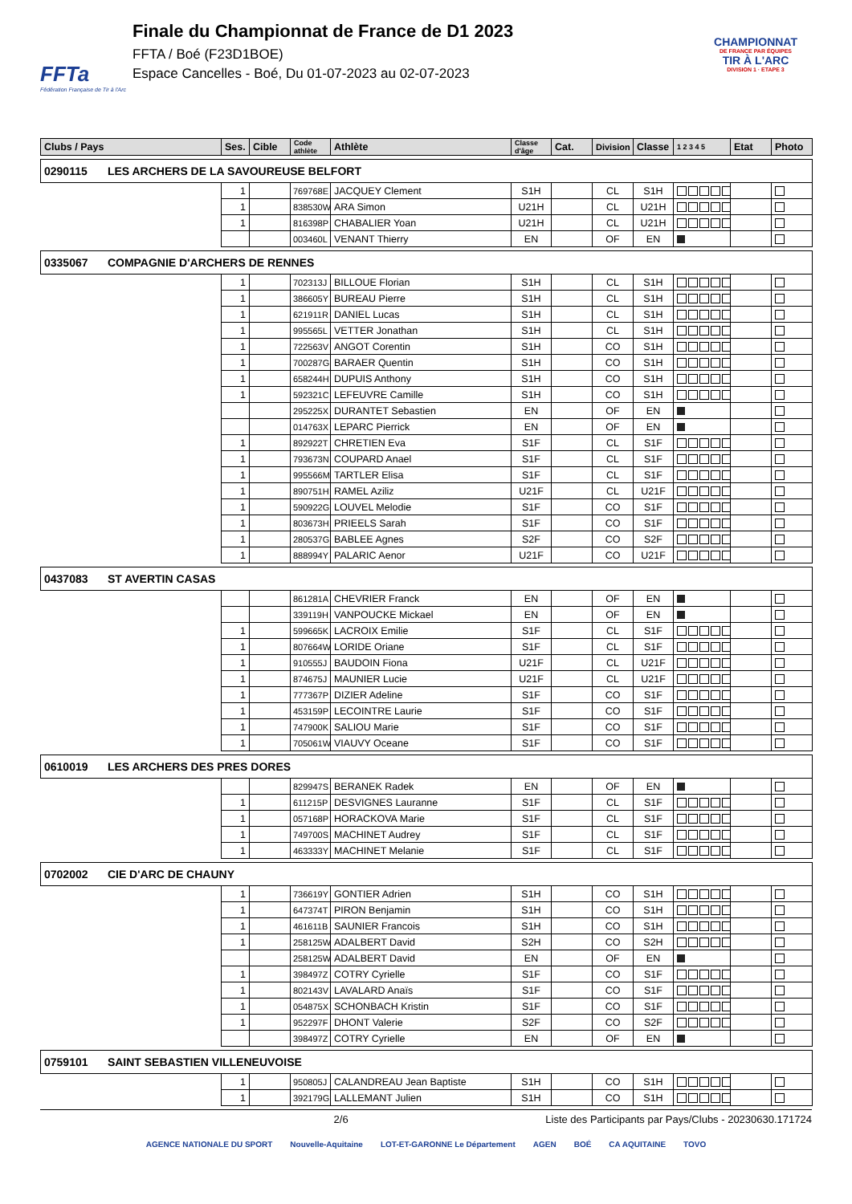FFTa
Fédération Française de Tir à l'Arc
Finale du Championnat de France de D1 2023
FFTA / Boé (F23D1BOE)
Espace Cancelles - Boé, Du 01-07-2023 au 02-07-2023
CHAMPIONNAT
DE FRANCE PAR ÉQUIPES
TIR À L'ARC
DIVISION 1 · ETAPE 3
| Clubs / Pays | Ses. | Cible | Code athlète | Athlète | Classe d'âge | Cat. | Division | Classe | 1 2 3 4 5 | Etat | Photo |
| --- | --- | --- | --- | --- | --- | --- | --- | --- | --- | --- | --- |
| 0290115 LES ARCHERS DE LA SAVOUREUSE BELFORT | | | | | | | | | | | |
| | 1 | | 769768E | JACQUEY Clement | S1H | | CL | S1H | | | |
| | 1 | | 838530W | ARA Simon | U21H | | CL | U21H | | | |
| | 1 | | 816398P | CHABALIER Yoan | U21H | | CL | U21H | | | |
| | | | 003460L | VENANT Thierry | EN | | OF | EN | | | |
| 0335067 COMPAGNIE D'ARCHERS DE RENNES | | | | | | | | | | | |
| | 1 | | 702313J | BILLOUE Florian | S1H | | CL | S1H | | | |
| | 1 | | 386605Y | BUREAU Pierre | S1H | | CL | S1H | | | |
| | 1 | | 621911R | DANIEL Lucas | S1H | | CL | S1H | | | |
| | 1 | | 995565L | VETTER Jonathan | S1H | | CL | S1H | | | |
| | 1 | | 722563V | ANGOT Corentin | S1H | | CO | S1H | | | |
| | 1 | | 700287G | BARAER Quentin | S1H | | CO | S1H | | | |
| | 1 | | 658244H | DUPUIS Anthony | S1H | | CO | S1H | | | |
| | 1 | | 592321C | LEFEUVRE Camille | S1H | | CO | S1H | | | |
| | | | 295225X | DURANTET Sebastien | EN | | OF | EN | | | |
| | | | 014763X | LEPARC Pierrick | EN | | OF | EN | | | |
| | 1 | | 892922T | CHRETIEN Eva | S1F | | CL | S1F | | | |
| | 1 | | 793673N | COUPARD Anael | S1F | | CL | S1F | | | |
| | 1 | | 995566M | TARTLER Elisa | S1F | | CL | S1F | | | |
| | 1 | | 890751H | RAMEL Aziliz | U21F | | CL | U21F | | | |
| | 1 | | 590922G | LOUVEL Melodie | S1F | | CO | S1F | | | |
| | 1 | | 803673H | PRIEELS Sarah | S1F | | CO | S1F | | | |
| | 1 | | 280537G | BABLEE Agnes | S2F | | CO | S2F | | | |
| | 1 | | 888994Y | PALARIC Aenor | U21F | | CO | U21F | | | |
| 0437083 ST AVERTIN CASAS | | | | | | | | | | | |
| | | | 861281A | CHEVRIER Franck | EN | | OF | EN | | | |
| | | | 339119H | VANPOUCKE Mickael | EN | | OF | EN | | | |
| | 1 | | 599665K | LACROIX Emilie | S1F | | CL | S1F | | | |
| | 1 | | 807664W | LORIDE Oriane | S1F | | CL | S1F | | | |
| | 1 | | 910555J | BAUDOIN Fiona | U21F | | CL | U21F | | | |
| | 1 | | 874675J | MAUNIER Lucie | U21F | | CL | U21F | | | |
| | 1 | | 777367P | DIZIER Adeline | S1F | | CO | S1F | | | |
| | 1 | | 453159P | LECOINTRE Laurie | S1F | | CO | S1F | | | |
| | 1 | | 747900K | SALIOU Marie | S1F | | CO | S1F | | | |
| | 1 | | 705061W | VIAUVY Oceane | S1F | | CO | S1F | | | |
| 0610019 LES ARCHERS DES PRES DORES | | | | | | | | | | | |
| | | | 829947S | BERANEK Radek | EN | | OF | EN | | | |
| | 1 | | 611215P | DESVIGNES Lauranne | S1F | | CL | S1F | | | |
| | 1 | | 057168P | HORACKOVA Marie | S1F | | CL | S1F | | | |
| | 1 | | 749700S | MACHINET Audrey | S1F | | CL | S1F | | | |
| | 1 | | 463333Y | MACHINET Melanie | S1F | | CL | S1F | | | |
| 0702002 CIE D'ARC DE CHAUNY | | | | | | | | | | | |
| | 1 | | 736619Y | GONTIER Adrien | S1H | | CO | S1H | | | |
| | 1 | | 647374T | PIRON Benjamin | S1H | | CO | S1H | | | |
| | 1 | | 461611B | SAUNIER Francois | S1H | | CO | S1H | | | |
| | 1 | | 258125W | ADALBERT David | S2H | | CO | S2H | | | |
| | | | 258125W | ADALBERT David | EN | | OF | EN | | | |
| | 1 | | 398497Z | COTRY Cyrielle | S1F | | CO | S1F | | | |
| | 1 | | 802143V | LAVALARD Anaïs | S1F | | CO | S1F | | | |
| | 1 | | 054875X | SCHONBACH Kristin | S1F | | CO | S1F | | | |
| | 1 | | 952297F | DHONT Valerie | S2F | | CO | S2F | | | |
| | | | 398497Z | COTRY Cyrielle | EN | | OF | EN | | | |
| 0759101 SAINT SEBASTIEN VILLENEUVOISE | | | | | | | | | | | |
| | 1 | | 950805J | CALANDREAU Jean Baptiste | S1H | | CO | S1H | | | |
| | 1 | | 392179G | LALLEMANT Julien | S1H | | CO | S1H | | | |
2/6 Liste des Participants par Pays/Clubs - 20230630.171724
AGENCE NATIONALE DU SPORT Nouvelle-Aquitaine LOT-ET-GARONNE Le Département AGEN BOÉ CA AQUITAINE TOVO